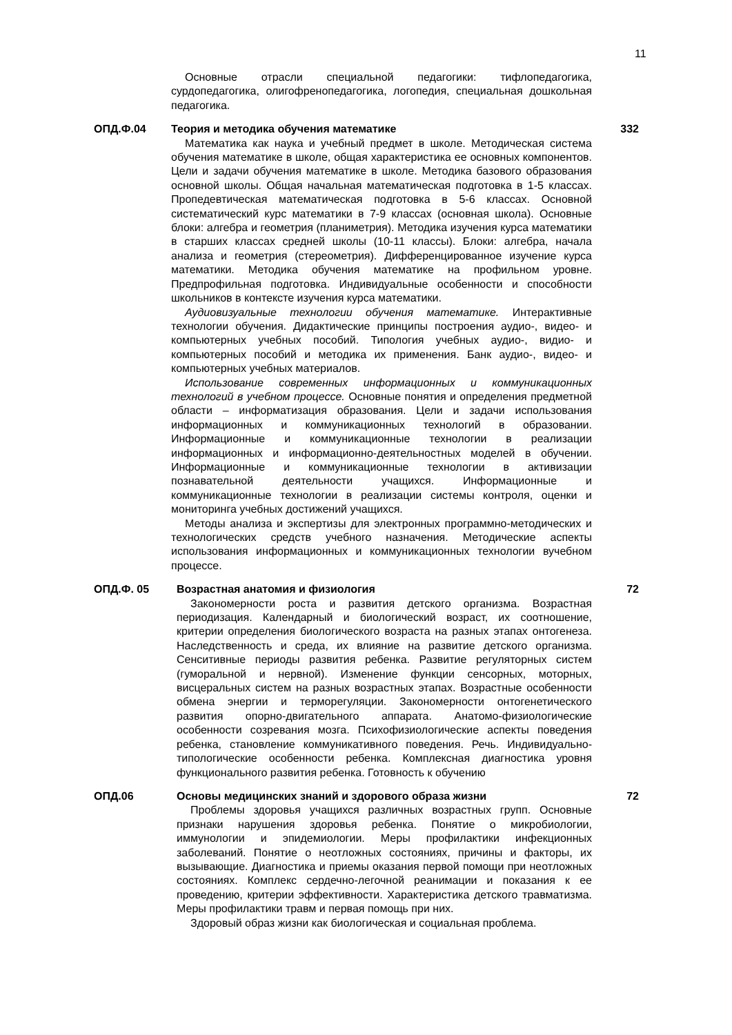11
Основные отрасли специальной педагогики: тифлопедагогика, сурдопедагогика, олигофренопедагогика, логопедия, специальная дошкольная педагогика.
ОПД.Ф.04 Теория и методика обучения математике
Математика как наука и учебный предмет в школе. Методическая система обучения математике в школе, общая характеристика ее основных компонентов. Цели и задачи обучения математике в школе. Методика базового образования основной школы. Общая начальная математическая подготовка в 1-5 классах. Пропедевтическая математическая подготовка в 5-6 классах. Основной систематический курс математики в 7-9 классах (основная школа). Основные блоки: алгебра и геометрия (планиметрия). Методика изучения курса математики в старших классах средней школы (10-11 классы). Блоки: алгебра, начала анализа и геометрия (стереометрия). Дифференцированное изучение курса математики. Методика обучения математике на профильном уровне. Предпрофильная подготовка. Индивидуальные особенности и способности школьников в контексте изучения курса математики.
Аудиовизуальные технологии обучения математике. Интерактивные технологии обучения. Дидактические принципы построения аудио-, видео- и компьютерных учебных пособий. Типология учебных аудио-, видио- и компьютерных пособий и методика их применения. Банк аудио-, видео- и компьютерных учебных материалов.
Использование современных информационных и коммуникационных технологий в учебном процессе. Основные понятия и определения предметной области – информатизация образования. Цели и задачи использования информационных и коммуникационных технологий в образовании. Информационные и коммуникационные технологии в реализации информационных и информационно-деятельностных моделей в обучении. Информационные и коммуникационные технологии в активизации познавательной деятельности учащихся. Информационные и коммуникационные технологии в реализации системы контроля, оценки и мониторинга учебных достижений учащихся.
Методы анализа и экспертизы для электронных программно-методических и технологических средств учебного назначения. Методические аспекты использования информационных и коммуникационных технологии вучебном процессе.
332
ОПД.Ф. 05 Возрастная анатомия и физиология
Закономерности роста и развития детского организма. Возрастная периодизация. Календарный и биологический возраст, их соотношение, критерии определения биологического возраста на разных этапах онтогенеза. Наследственность и среда, их влияние на развитие детского организма. Сенситивные периоды развития ребенка. Развитие регуляторных систем (гуморальной и нервной). Изменение функции сенсорных, моторных, висцеральных систем на разных возрастных этапах. Возрастные особенности обмена энергии и терморегуляции. Закономерности онтогенетического развития опорно-двигательного аппарата. Анатомо-физиологические особенности созревания мозга. Психофизиологические аспекты поведения ребенка, становление коммуникативного поведения. Речь. Индивидуально-типологические особенности ребенка. Комплексная диагностика уровня функционального развития ребенка. Готовность к обучению
72
ОПД.06 Основы медицинских знаний и здорового образа жизни
Проблемы здоровья учащихся различных возрастных групп. Основные признаки нарушения здоровья ребенка. Понятие о микробиологии, иммунологии и эпидемиологии. Меры профилактики инфекционных заболеваний. Понятие о неотложных состояниях, причины и факторы, их вызывающие. Диагностика и приемы оказания первой помощи при неотложных состояниях. Комплекс сердечно-легочной реанимации и показания к ее проведению, критерии эффективности. Характеристика детского травматизма. Меры профилактики травм и первая помощь при них.
Здоровый образ жизни как биологическая и социальная проблема.
72